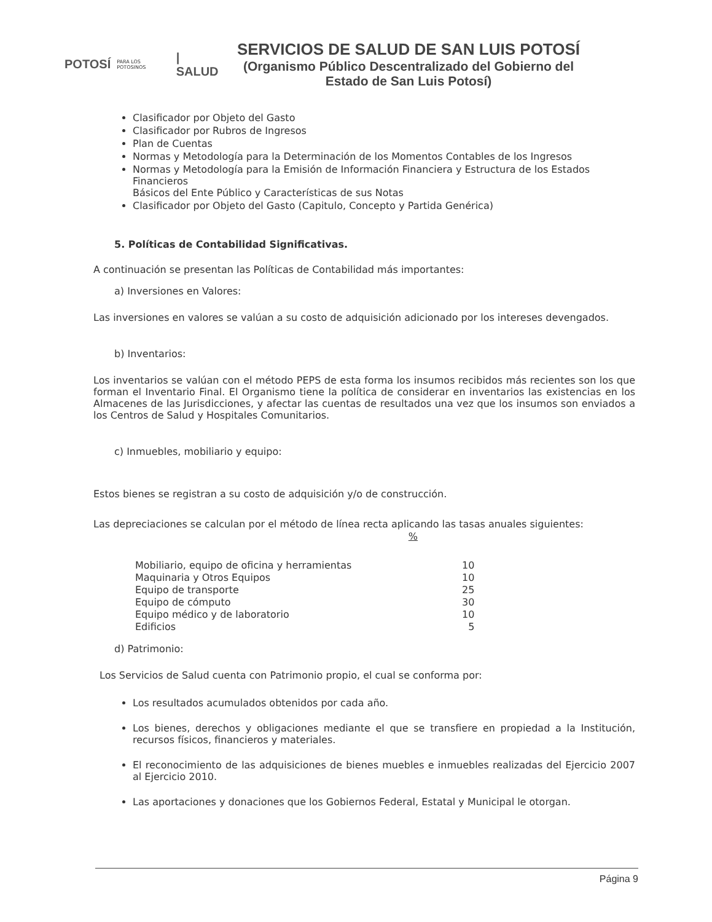POTOSÍ PARA LOS POTOSINOS | SALUD
SERVICIOS DE SALUD DE SAN LUIS POTOSÍ
(Organismo Público Descentralizado del Gobierno del Estado de San Luis Potosí)
Clasificador por Objeto del Gasto
Clasificador por Rubros de Ingresos
Plan de Cuentas
Normas y Metodología para la Determinación de los Momentos Contables de los Ingresos
Normas y Metodología para la Emisión de Información Financiera y Estructura de los Estados Financieros
Básicos del Ente Público y Características de sus Notas
Clasificador por Objeto del Gasto (Capitulo, Concepto y Partida Genérica)
5. Políticas de Contabilidad Significativas.
A continuación se presentan las Políticas de Contabilidad más importantes:
a) Inversiones en Valores:
Las inversiones en valores se valúan a su costo de adquisición adicionado por los intereses devengados.
b) Inventarios:
Los inventarios se valúan con el método PEPS de esta forma los insumos recibidos más recientes son los que forman el Inventario Final. El Organismo tiene la política de considerar en inventarios las existencias en los Almacenes de las Jurisdicciones, y afectar las cuentas de resultados una vez que los insumos son enviados a los Centros de Salud y Hospitales Comunitarios.
c) Inmuebles, mobiliario y equipo:
Estos bienes se registran a su costo de adquisición y/o de construcción.
Las depreciaciones se calculan por el método de línea recta aplicando las tasas anuales siguientes:
| | % |
| --- | --- |
| Mobiliario, equipo de oficina y herramientas | 10 |
| Maquinaria y Otros Equipos | 10 |
| Equipo de transporte | 25 |
| Equipo de cómputo | 30 |
| Equipo médico y de laboratorio | 10 |
| Edificios | 5 |
d) Patrimonio:
Los Servicios de Salud cuenta con Patrimonio propio, el cual se conforma por:
Los resultados acumulados obtenidos por cada año.
Los bienes, derechos y obligaciones mediante el que se transfiere en propiedad a la Institución, recursos físicos, financieros y materiales.
El reconocimiento de las adquisiciones de bienes muebles e inmuebles realizadas del Ejercicio 2007 al Ejercicio 2010.
Las aportaciones y donaciones que los Gobiernos Federal, Estatal y Municipal le otorgan.
Página 9